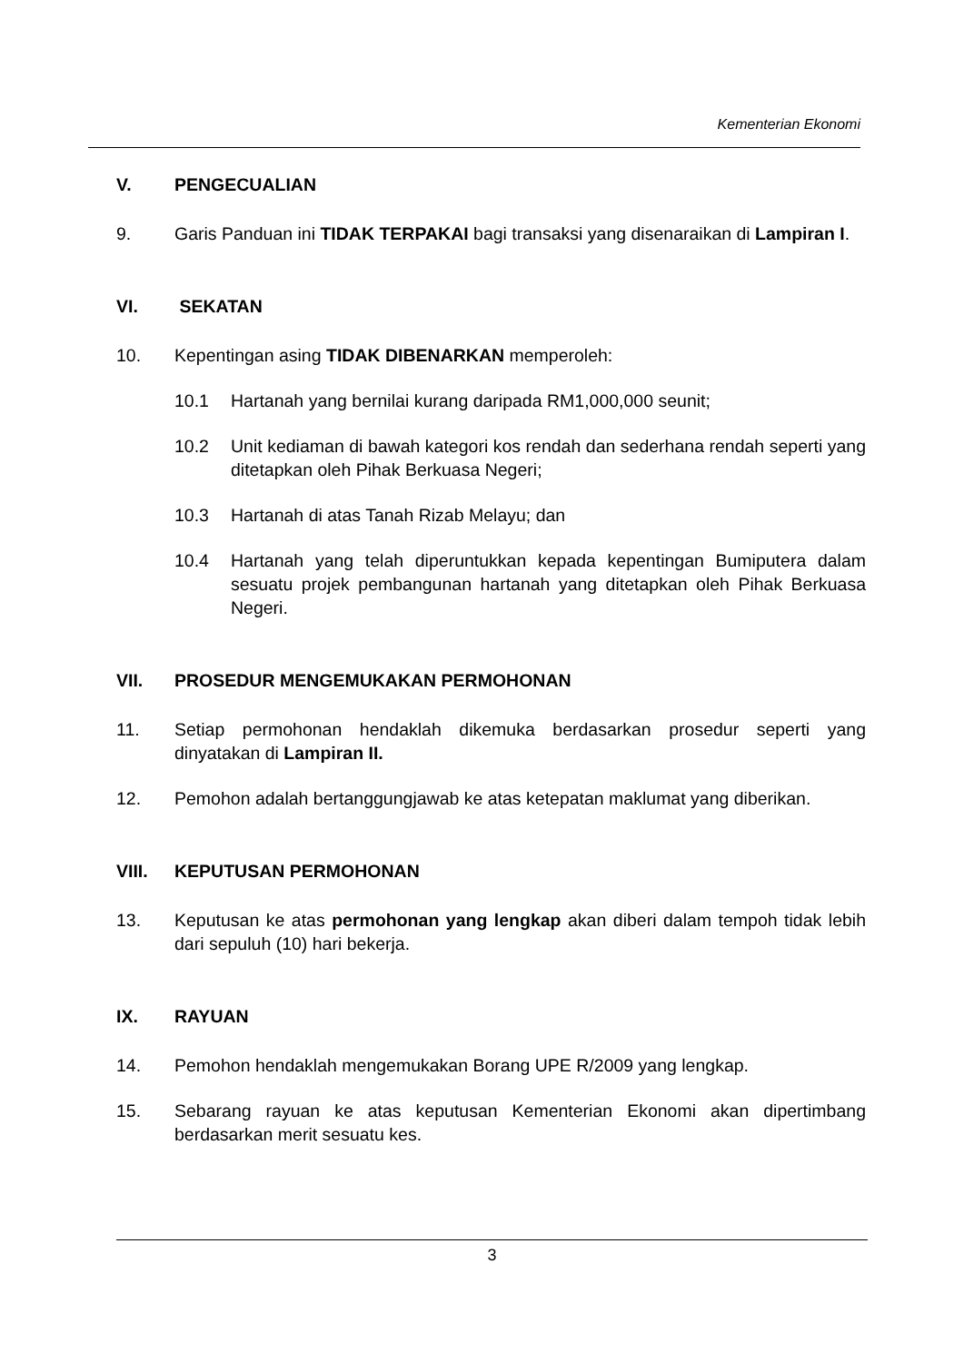Kementerian Ekonomi
V. PENGECUALIAN
9. Garis Panduan ini TIDAK TERPAKAI bagi transaksi yang disenaraikan di Lampiran I.
VI. SEKATAN
10. Kepentingan asing TIDAK DIBENARKAN memperoleh:
10.1 Hartanah yang bernilai kurang daripada RM1,000,000 seunit;
10.2 Unit kediaman di bawah kategori kos rendah dan sederhana rendah seperti yang ditetapkan oleh Pihak Berkuasa Negeri;
10.3 Hartanah di atas Tanah Rizab Melayu; dan
10.4 Hartanah yang telah diperuntukkan kepada kepentingan Bumiputera dalam sesuatu projek pembangunan hartanah yang ditetapkan oleh Pihak Berkuasa Negeri.
VII. PROSEDUR MENGEMUKAKAN PERMOHONAN
11. Setiap permohonan hendaklah dikemuka berdasarkan prosedur seperti yang dinyatakan di Lampiran II.
12. Pemohon adalah bertanggungjawab ke atas ketepatan maklumat yang diberikan.
VIII. KEPUTUSAN PERMOHONAN
13. Keputusan ke atas permohonan yang lengkap akan diberi dalam tempoh tidak lebih dari sepuluh (10) hari bekerja.
IX. RAYUAN
14. Pemohon hendaklah mengemukakan Borang UPE R/2009 yang lengkap.
15. Sebarang rayuan ke atas keputusan Kementerian Ekonomi akan dipertimbang berdasarkan merit sesuatu kes.
3